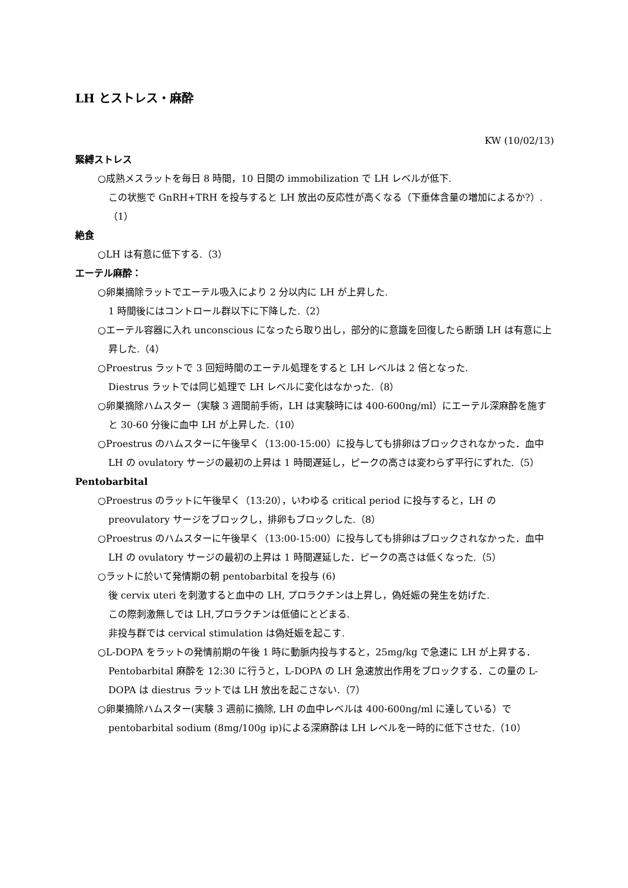LH とストレス・麻酔
KW (10/02/13)
緊縛ストレス
○成熟メスラットを毎日 8 時間，10 日間の immobilization で LH レベルが低下.
この状態で GnRH+TRH を投与すると LH 放出の反応性が高くなる（下垂体含量の増加によるか?）.（1）
絶食
○LH は有意に低下する.（3）
エーテル麻酔：
○卵巣摘除ラットでエーテル吸入により 2 分以内に LH が上昇した.
1 時間後にはコントロール群以下に下降した.（2）
○エーテル容器に入れ unconscious になったら取り出し，部分的に意識を回復したら断頭 LH は有意に上昇した.（4）
○Proestrus ラットで 3 回短時間のエーテル処理をすると LH レベルは 2 倍となった.
Diestrus ラットでは同じ処理で LH レベルに変化はなかった.（8）
○卵巣摘除ハムスター（実験 3 週間前手術，LH は実験時には 400-600ng/ml）にエーテル深麻酔を施すと 30-60 分後に血中 LH が上昇した.（10）
○Proestrus のハムスターに午後早く（13:00-15:00）に投与しても排卵はブロックされなかった．血中 LH の ovulatory サージの最初の上昇は 1 時間遅延し，ピークの高さは変わらず平行にずれた.（5）
Pentobarbital
○Proestrus のラットに午後早く（13:20），いわゆる critical period に投与すると，LH の preovulatory サージをブロックし，排卵もブロックした.（8）
○Proestrus のハムスターに午後早く（13:00-15:00）に投与しても排卵はブロックされなかった．血中 LH の ovulatory サージの最初の上昇は 1 時間遅延した．ピークの高さは低くなった.（5）
○ラットに於いて発情期の朝 pentobarbital を投与 (6)
後 cervix uteri を刺激すると血中の LH, プロラクチンは上昇し，偽妊娠の発生を妨げた.
この際刺激無しでは LH,プロラクチンは低値にとどまる.
非投与群では cervical stimulation は偽妊娠を起こす.
○L-DOPA をラットの発情前期の午後 1 時に動脈内投与すると，25mg/kg で急速に LH が上昇する．Pentobarbital 麻酔を 12:30 に行うと，L-DOPA の LH 急速放出作用をブロックする．この量の L-DOPA は diestrus ラットでは LH 放出を起こさない.（7）
○卵巣摘除ハムスター(実験 3 週前に摘除, LH の血中レベルは 400-600ng/ml に達している）で pentobarbital sodium (8mg/100g ip)による深麻酔は LH レベルを一時的に低下させた.（10）